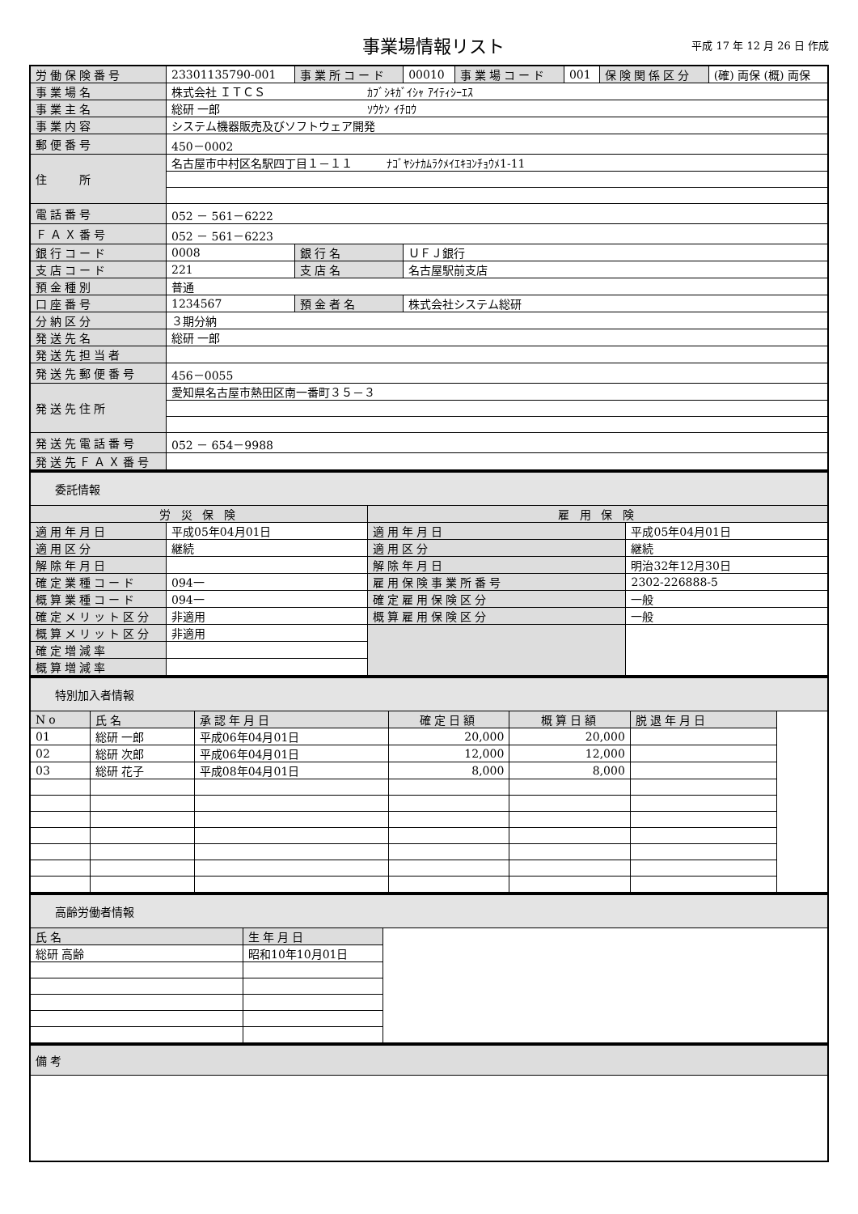事業場情報リスト
平成 17 年 12 月 26 日 作成
| 労働保険番号 | 23301135790-001 | 事業所コード | 00010 | 事業場コード | 001 | 保険関係区分 | (確) 両保 (概) 両保 |
| 事業場名 | 株式会社 ＩＴＣＳ ｶﾌﾞｼｷｶﾞｲｼｬ ｱｲﾃｨｼｰｴｽ | | | | | | |
| 事業主名 | 総研 一郎 ｿｳｹﾝ ｲﾁﾛｳ | | | | | | |
| 事業内容 | システム機器販売及びソフトウェア開発 | | | | | | |
| 郵便番号 | 450－0002 | | | | | | |
| 住 所 | 名古屋市中村区名駅四丁目１－１１ ﾅｺﾞﾔｼﾅｶﾑﾗｸﾒｲｴｷﾖﾝﾁｮｳﾒ1-11 | | | | | | |
| 電話番号 | 052 － 561－6222 | | | | | | |
| ＦＡＸ番号 | 052 － 561－6223 | | | | | | |
| 銀行コード | 0008 | 銀行名 | ＵＦＪ銀行 | | | | |
| 支店コード | 221 | 支店名 | 名古屋駅前支店 | | | | |
| 預金種別 | 普通 | | | | | | |
| 口座番号 | 1234567 | 預金者名 | 株式会社システム総研 | | | | |
| 分納区分 | ３期分納 | | | | | | |
| 発送先名 | 総研 一郎 | | | | | | |
| 発送先担当者 | | | | | | | |
| 発送先郵便番号 | 456－0055 | | | | | | |
| 発送先住所 | 愛知県名古屋市熱田区南一番町３５－３ | | | | | | |
| 発送先電話番号 | 052 － 654－9988 | | | | | | |
| 発送先ＦＡＸ番号 | | | | | | | |
| 委託情報 | | | |
| 労 災 保 険 | | 雇 用 保 険 | |
| 適用年月日 | 平成05年04月01日 | 適用年月日 | 平成05年04月01日 |
| 適用区分 | 継続 | 適用区分 | 継続 |
| 解除年月日 | | 解除年月日 | 明治32年12月30日 |
| 確定業種コード | 094一 | 雇用保険事業所番号 | 2302-226888-5 |
| 概算業種コード | 094一 | 確定雇用保険区分 | 一般 |
| 確定メリット区分 | 非適用 | 概算雇用保険区分 | 一般 |
| 概算メリット区分 | 非適用 | | |
| 確定増減率 | | | |
| 概算増減率 | | | |
| 特別加入者情報 | | | | | | |
| No | 氏名 | 承認年月日 | 確定日額 | 概算日額 | 脱退年月日 | |
| 01 | 総研 一郎 | 平成06年04月01日 | 20,000 | 20,000 | | |
| 02 | 総研 次郎 | 平成06年04月01日 | 12,000 | 12,000 | | |
| 03 | 総研 花子 | 平成08年04月01日 | 8,000 | 8,000 | | |
| 高齢労働者情報 | | |
| 氏名 | 生年月日 | |
| 総研 高齢 | 昭和10年10月01日 | |
| 備考 |